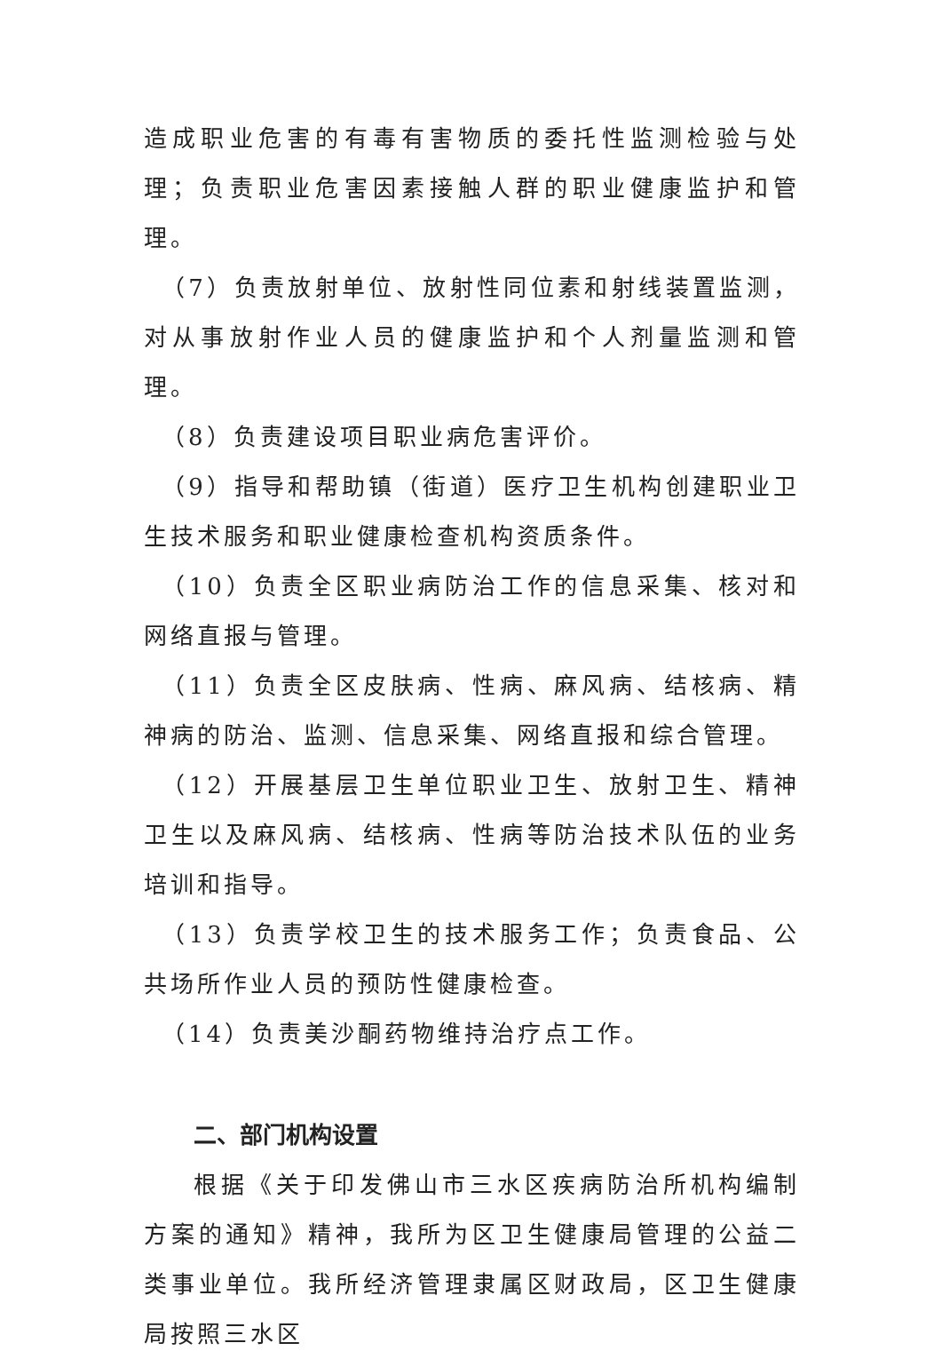造成职业危害的有毒有害物质的委托性监测检验与处理；负责职业危害因素接触人群的职业健康监护和管理。
（7）负责放射单位、放射性同位素和射线装置监测，对从事放射作业人员的健康监护和个人剂量监测和管理。
（8）负责建设项目职业病危害评价。
（9）指导和帮助镇（街道）医疗卫生机构创建职业卫生技术服务和职业健康检查机构资质条件。
（10）负责全区职业病防治工作的信息采集、核对和网络直报与管理。
（11）负责全区皮肤病、性病、麻风病、结核病、精神病的防治、监测、信息采集、网络直报和综合管理。
（12）开展基层卫生单位职业卫生、放射卫生、精神卫生以及麻风病、结核病、性病等防治技术队伍的业务培训和指导。
（13）负责学校卫生的技术服务工作；负责食品、公共场所作业人员的预防性健康检查。
（14）负责美沙酮药物维持治疗点工作。
二、部门机构设置
根据《关于印发佛山市三水区疾病防治所机构编制方案的通知》精神，我所为区卫生健康局管理的公益二类事业单位。我所经济管理隶属区财政局，区卫生健康局按照三水区